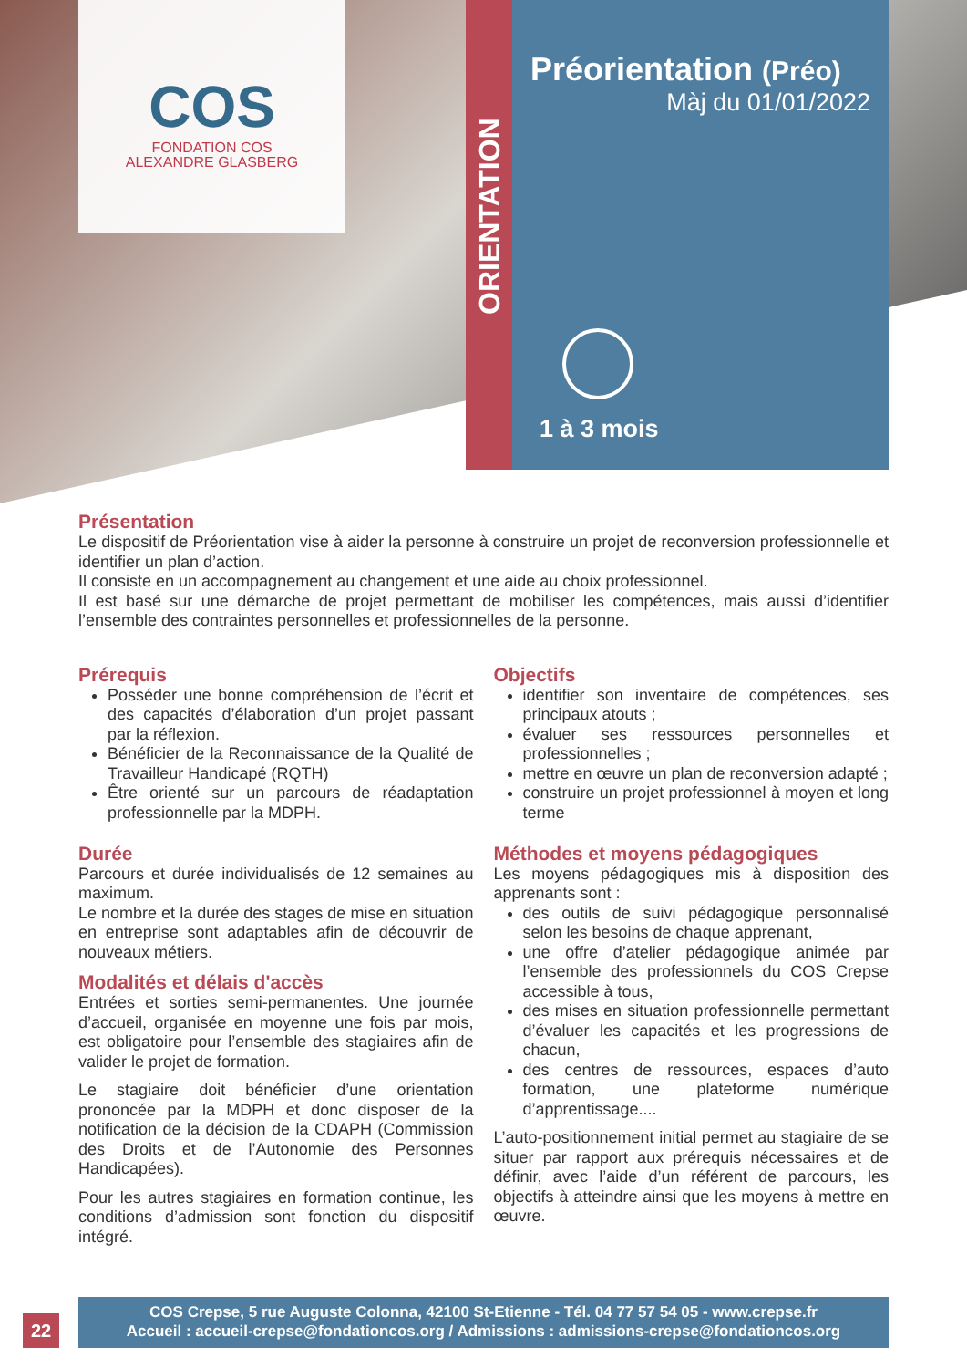COS
FONDATION COS
ALEXANDRE GLASBERG
ORIENTATION
Préorientation (Préo)
Màj du 01/01/2022
1 à 3 mois
Présentation
Le dispositif de Préorientation vise à aider la personne à construire un projet de reconversion professionnelle et identifier un plan d’action.
Il consiste en un accompagnement au changement et une aide au choix professionnel.
Il est basé sur une démarche de projet permettant de mobiliser les compétences, mais aussi d’identifier l’ensemble des contraintes personnelles et professionnelles de la personne.
Prérequis
Posséder une bonne compréhension de l’écrit et des capacités d’élaboration d’un projet passant par la réflexion.
Bénéficier de la Reconnaissance de la Qualité de Travailleur Handicapé (RQTH)
Être orienté sur un parcours de réadaptation professionnelle par la MDPH.
Durée
Parcours et durée individualisés de 12 semaines au maximum.
Le nombre et la durée des stages de mise en situation en entreprise sont adaptables afin de découvrir de nouveaux métiers.
Modalités et délais d'accès
Entrées et sorties semi-permanentes. Une journée d’accueil, organisée en moyenne une fois par mois, est obligatoire pour l’ensemble des stagiaires afin de valider le projet de formation.
Le stagiaire doit bénéficier d’une orientation prononcée par la MDPH et donc disposer de la notification de la décision de la CDAPH (Commission des Droits et de l’Autonomie des Personnes Handicapées).
Pour les autres stagiaires en formation continue, les conditions d’admission sont fonction du dispositif intégré.
Objectifs
identifier son inventaire de compétences, ses principaux atouts ;
évaluer ses ressources personnelles et professionnelles ;
mettre en œuvre un plan de reconversion adapté ;
construire un projet professionnel à moyen et long terme
Méthodes et moyens pédagogiques
Les moyens pédagogiques mis à disposition des apprenants sont :
des outils de suivi pédagogique personnalisé selon les besoins de chaque apprenant,
une offre d’atelier pédagogique animée par l’ensemble des professionnels du COS Crepse accessible à tous,
des mises en situation professionnelle permettant d’évaluer les capacités et les progressions de chacun,
des centres de ressources, espaces d’auto formation, une plateforme numérique d’apprentissage....
L’auto-positionnement initial permet au stagiaire de se situer par rapport aux prérequis nécessaires et de définir, avec l’aide d’un référent de parcours, les objectifs à atteindre ainsi que les moyens à mettre en œuvre.
22
COS Crepse, 5 rue Auguste Colonna, 42100 St-Etienne - Tél. 04 77 57 54 05 - www.crepse.fr
Accueil : accueil-crepse@fondationcos.org / Admissions : admissions-crepse@fondationcos.org